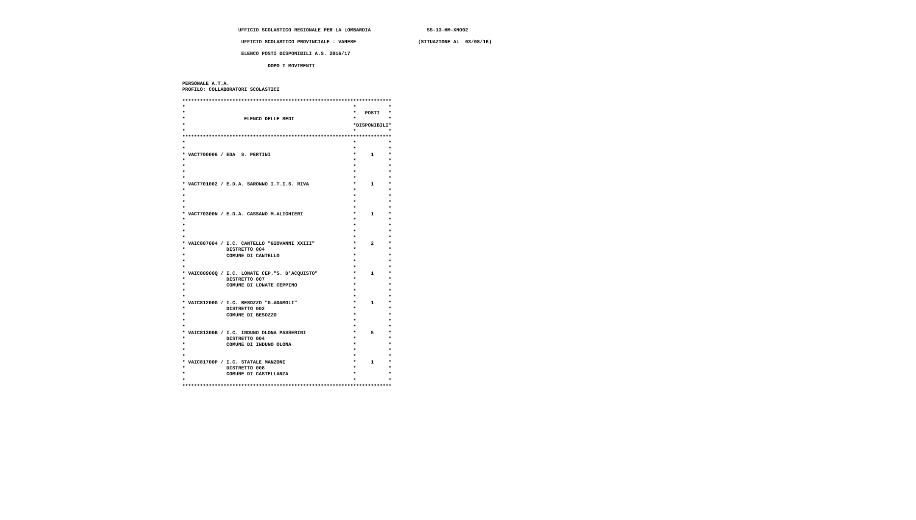UFFICIO SCOLASTICO REGIONALE PER LA LOMBARDIA                   SS-13-HM-XNO02

                     UFFICIO SCOLASTICO PROVINCIALE : VARESE                     (SITUAZIONE AL  03/08/16)

                     ELENCO POSTI DISPONIBILI A.S. 2016/17

                              DOPO I MOVIMENTI


 PERSONALE A.T.A.
 PROFILO: COLLABORATORI SCOLASTICI

 ***********************************************************************
 *                                                         *           *
 *                                                         *   POSTI   *
 *                    ELENCO DELLE SEDI                    *           *
 *                                                         *DISPONIBILI*
 *                                                         *           *
 ***********************************************************************
 *                                                         *           *
 *                                                         *           *
 * VACT700006 / EDA  S. PERTINI                            *     1     *
 *                                                         *           *
 *                                                         *           *
 *                                                         *           *
 *                                                         *           *
 * VACT701002 / E.D.A. SARONNO I.T.I.S. RIVA               *     1     *
 *                                                         *           *
 *                                                         *           *
 *                                                         *           *
 *                                                         *           *
 * VACT70300N / E.D.A. CASSANO M.ALIGHIERI                 *     1     *
 *                                                         *           *
 *                                                         *           *
 *                                                         *           *
 *                                                         *           *
 * VAIC807004 / I.C. CANTELLO "GIOVANNI XXIII"             *     2     *
 *              DISTRETTO 004                              *           *
 *              COMUNE DI CANTELLO                         *           *
 *                                                         *           *
 *                                                         *           *
 * VAIC80900Q / I.C. LONATE CEP."S. D'ACQUISTO"            *     1     *
 *              DISTRETTO 007                              *           *
 *              COMUNE DI LONATE CEPPINO                   *           *
 *                                                         *           *
 *                                                         *           *
 * VAIC81200G / I.C. BESOZZO "G.ADAMOLI"                   *     1     *
 *              DISTRETTO 002                              *           *
 *              COMUNE DI BESOZZO                          *           *
 *                                                         *           *
 *                                                         *           *
 * VAIC81300B / I.C. INDUNO OLONA PASSERINI                *     5     *
 *              DISTRETTO 004                              *           *
 *              COMUNE DI INDUNO OLONA                     *           *
 *                                                         *           *
 *                                                         *           *
 * VAIC81700P / I.C. STATALE MANZONI                       *     1     *
 *              DISTRETTO 008                              *           *
 *              COMUNE DI CASTELLANZA                      *           *
 *                                                         *           *
 ***********************************************************************